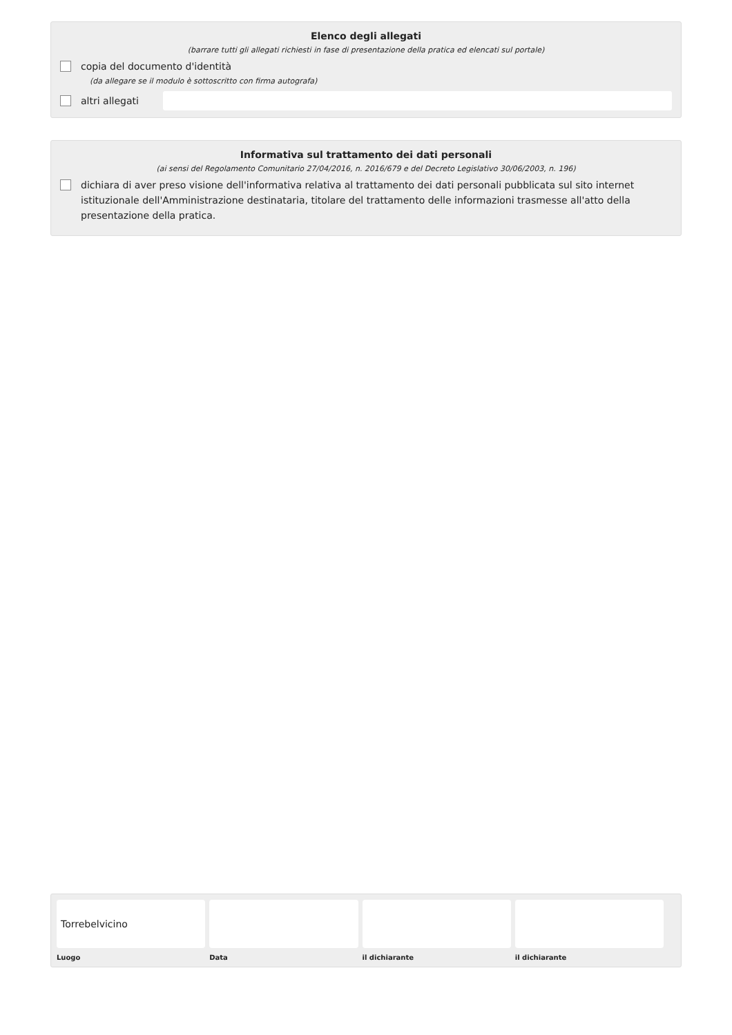Elenco degli allegati
(barrare tutti gli allegati richiesti in fase di presentazione della pratica ed elencati sul portale)
copia del documento d'identità
(da allegare se il modulo è sottoscritto con firma autografa)
altri allegati
Informativa sul trattamento dei dati personali
(ai sensi del Regolamento Comunitario 27/04/2016, n. 2016/679 e del Decreto Legislativo 30/06/2003, n. 196)
dichiara di aver preso visione dell'informativa relativa al trattamento dei dati personali pubblicata sul sito internet istituzionale dell'Amministrazione destinataria, titolare del trattamento delle informazioni trasmesse all'atto della presentazione della pratica.
Torrebelvicino
Luogo
Data il dichiarante il dichiarante